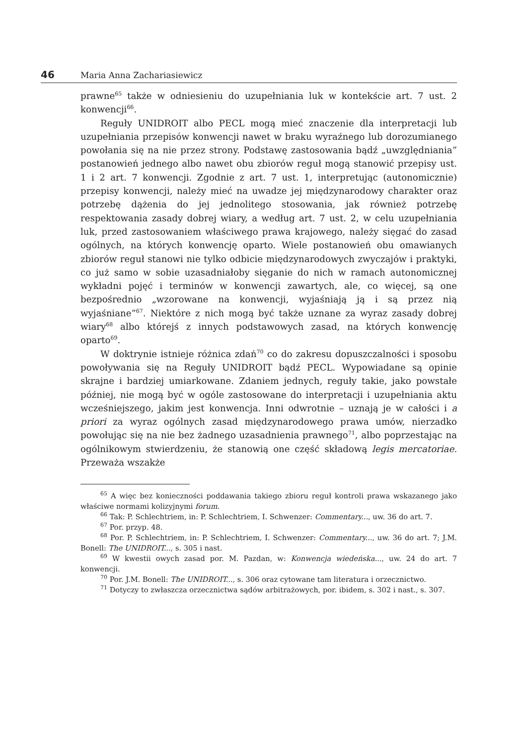46 Maria Anna Zachariasiewicz
prawne<sup>65</sup> także w odniesieniu do uzupełniania luk w kontekście art. 7 ust. 2 konwencji<sup>66</sup>.
Reguły UNIDROIT albo PECL mogą mieć znaczenie dla interpretacji lub uzupełniania przepisów konwencji nawet w braku wyraźnego lub dorozumianego powołania się na nie przez strony. Podstawę zastosowania bądź „uwzględniania” postanowień jednego albo nawet obu zbiorów reguł mogą stanowić przepisy ust. 1 i 2 art. 7 konwencji. Zgodnie z art. 7 ust. 1, interpretując (autonomicznie) przepisy konwencji, należy mieć na uwadze jej międzynarodowy charakter oraz potrzebę dążenia do jej jednolitego stosowania, jak również potrzebę respektowania zasady dobrej wiary, a według art. 7 ust. 2, w celu uzupełniania luk, przed zastosowaniem właściwego prawa krajowego, należy sięgać do zasad ogólnych, na których konwencję oparto. Wiele postanowień obu omawianych zbiorów reguł stanowi nie tylko odbicie międzynarodowych zwyczajów i praktyki, co już samo w sobie uzasadniałoby sięganie do nich w ramach autonomicznej wykładni pojęć i terminów w konwencji zawartych, ale, co więcej, są one bezpośrednio „wzorowane na konwencji, wyjaśniają ją i są przez nią wyjaśniane”<sup>67</sup>. Niektóre z nich mogą być także uznane za wyraz zasady dobrej wiary<sup>68</sup> albo którejś z innych podstawowych zasad, na których konwencję oparto<sup>69</sup>.
W doktrynie istnieje różnica zdań<sup>70</sup> co do zakresu dopuszczalności i sposobu powoływania się na Reguły UNIDROIT bądź PECL. Wypowiadane są opinie skrajne i bardziej umiarkowane. Zdaniem jednych, reguły takie, jako powstałe później, nie mogą być w ogóle zastosowane do interpretacji i uzupełniania aktu wcześniejszego, jakim jest konwencja. Inni odwrotnie – uznają je w całości i a priori za wyraz ogólnych zasad międzynarodowego prawa umów, nierzadko powołując się na nie bez żadnego uzasadnienia prawnego<sup>71</sup>, albo poprzestając na ogólnikowym stwierdzeniu, że stanowią one część składową legis mercatoriae. Przeważa wszakże
<sup>65</sup> A więc bez konieczności poddawania takiego zbioru reguł kontroli prawa wskazanego jako właściwe normami kolizyjnymi forum.
<sup>66</sup> Tak: P. Schlechtriem, in: P. Schlechtriem, I. Schwenzer: Commentary..., uw. 36 do art. 7.
<sup>67</sup> Por. przyp. 48.
<sup>68</sup> Por. P. Schlechtriem, in: P. Schlechtriem, I. Schwenzer: Commentary..., uw. 36 do art. 7; J.M. Bonell: The UNIDROIT..., s. 305 i nast.
<sup>69</sup> W kwestii owych zasad por. M. Pazdan, w: Konwencja wiedeńska..., uw. 24 do art. 7 konwencji.
<sup>70</sup> Por. J.M. Bonell: The UNIDROIT..., s. 306 oraz cytowane tam literatura i orzecznictwo.
<sup>71</sup> Dotyczy to zwłaszcza orzecznictwa sądów arbitrażowych, por. ibidem, s. 302 i nast., s. 307.